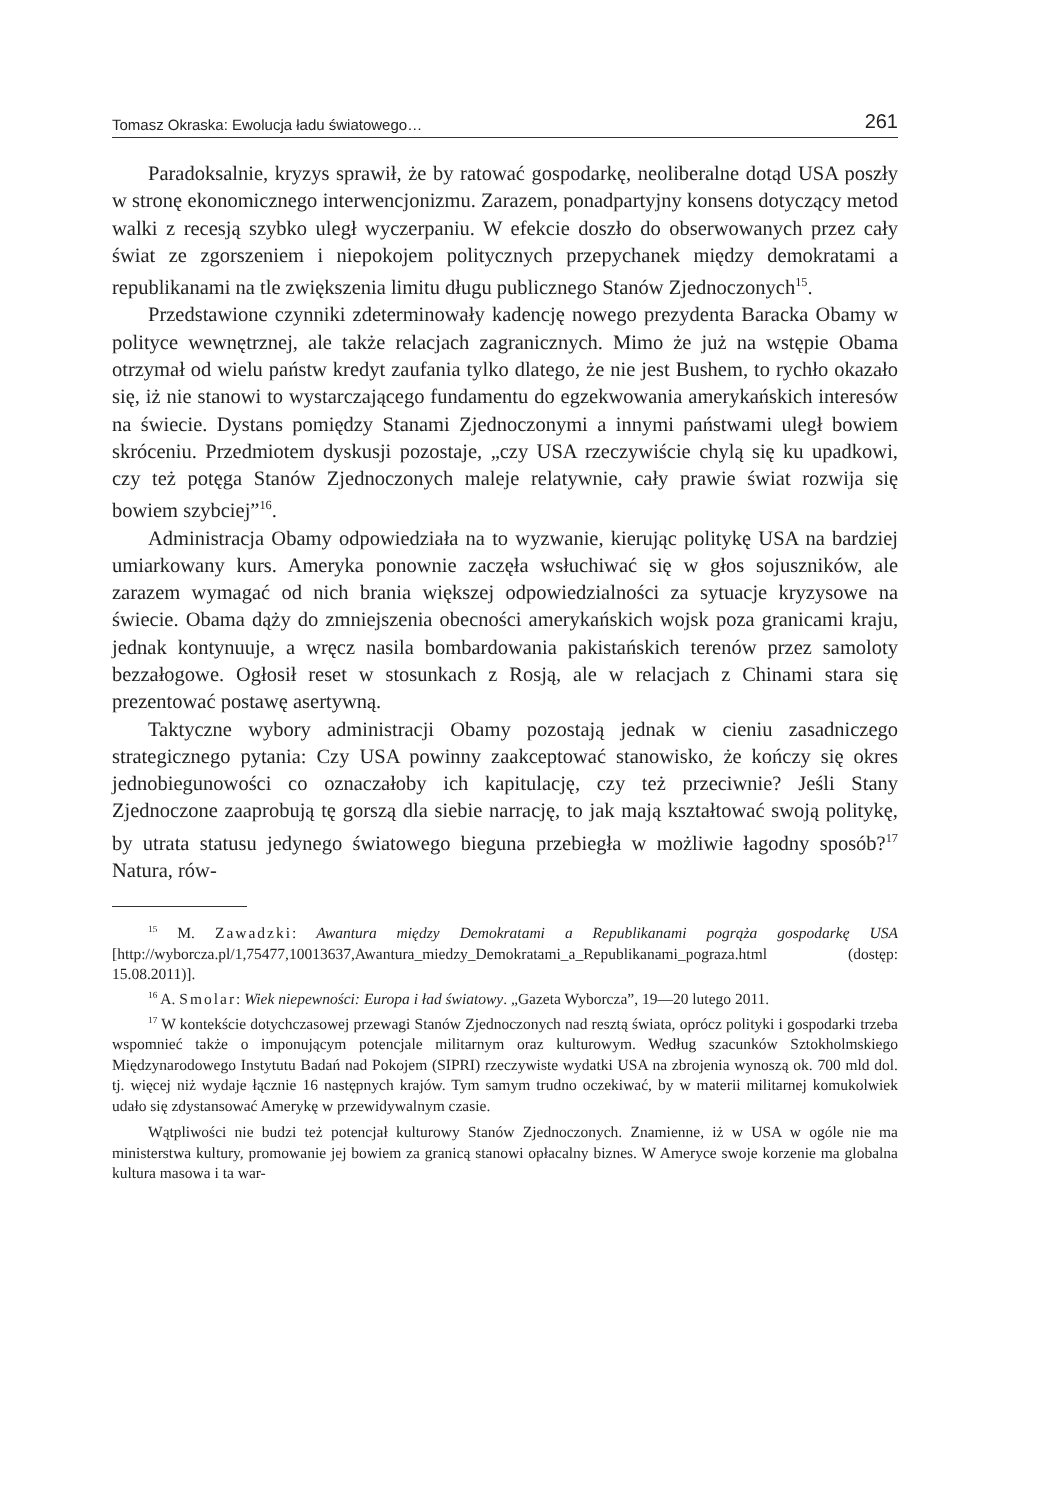Tomasz Okraska: Ewolucja ładu światowego… 261
Paradoksalnie, kryzys sprawił, że by ratować gospodarkę, neoliberalne dotąd USA poszły w stronę ekonomicznego interwencjonizmu. Zarazem, ponadpartyjny konsens dotyczący metod walki z recesją szybko uległ wyczerpaniu. W efekcie doszło do obserwowanych przez cały świat ze zgorszeniem i niepokojem politycznych przepychanek między demokratami a republikanami na tle zwiększenia limitu długu publicznego Stanów Zjednoczonych<sup>15</sup>.
Przedstawione czynniki zdeterminowały kadencję nowego prezydenta Baracka Obamy w polityce wewnętrznej, ale także relacjach zagranicznych. Mimo że już na wstępie Obama otrzymał od wielu państw kredyt zaufania tylko dlatego, że nie jest Bushem, to rychło okazało się, iż nie stanowi to wystarczającego fundamentu do egzekwowania amerykańskich interesów na świecie. Dystans pomiędzy Stanami Zjednoczonymi a innymi państwami uległ bowiem skróceniu. Przedmiotem dyskusji pozostaje, „czy USA rzeczywiście chylą się ku upadkowi, czy też potęga Stanów Zjednoczonych maleje relatywnie, cały prawie świat rozwija się bowiem szybciej”<sup>16</sup>.
Administracja Obamy odpowiedziała na to wyzwanie, kierując politykę USA na bardziej umiarkowany kurs. Ameryka ponownie zaczęła wsłuchiwać się w głos sojuszników, ale zarazem wymagać od nich brania większej odpowiedzialności za sytuacje kryzysowe na świecie. Obama dąży do zmniejszenia obecności amerykańskich wojsk poza granicami kraju, jednak kontynuuje, a wręcz nasila bombardowania pakistańskich terenów przez samoloty bezzałogowe. Ogłosił reset w stosunkach z Rosją, ale w relacjach z Chinami stara się prezentować postawę asertywną.
Taktyczne wybory administracji Obamy pozostają jednak w cieniu zasadniczego strategicznego pytania: Czy USA powinny zaakceptować stanowisko, że kończy się okres jednobiegunowości co oznaczałoby ich kapitulację, czy też przeciwnie? Jeśli Stany Zjednoczone zaaprobują tę gorszą dla siebie narrację, to jak mają kształtować swoją politykę, by utrata statusu jedynego światowego bieguna przebiegła w możliwie łagodny sposób?<sup>17</sup> Natura, rów-
<sup>15</sup> M. Zawadzki: Awantura między Demokratami a Republikanami pogrąża gospodarkę USA [http://wyborcza.pl/1,75477,10013637,Awantura_miedzy_Demokratami_a_Republikanami_pograza.html (dostęp: 15.08.2011)].
<sup>16</sup> A. Smolar: Wiek niepewności: Europa i ład światowy. „Gazeta Wyborcza”, 19—20 lutego 2011.
<sup>17</sup> W kontekście dotychczasowej przewagi Stanów Zjednoczonych nad resztą świata, oprócz polityki i gospodarki trzeba wspomnieć także o imponującym potencjale militarnym oraz kulturowym. Według szacunków Sztokholmskiego Międzynarodowego Instytutu Badań nad Pokojem (SIPRI) rzeczywiste wydatki USA na zbrojenia wynoszą ok. 700 mld dol. tj. więcej niż wydaje łącznie 16 następnych krajów. Tym samym trudno oczekiwać, by w materii militarnej komukolwiek udało się zdystansować Amerykę w przewidywalnym czasie.
Wątpliwości nie budzi też potencjał kulturowy Stanów Zjednoczonych. Znamienne, iż w USA w ogóle nie ma ministerstwa kultury, promowanie jej bowiem za granicą stanowi opłacalny biznes. W Ameryce swoje korzenie ma globalna kultura masowa i ta war-